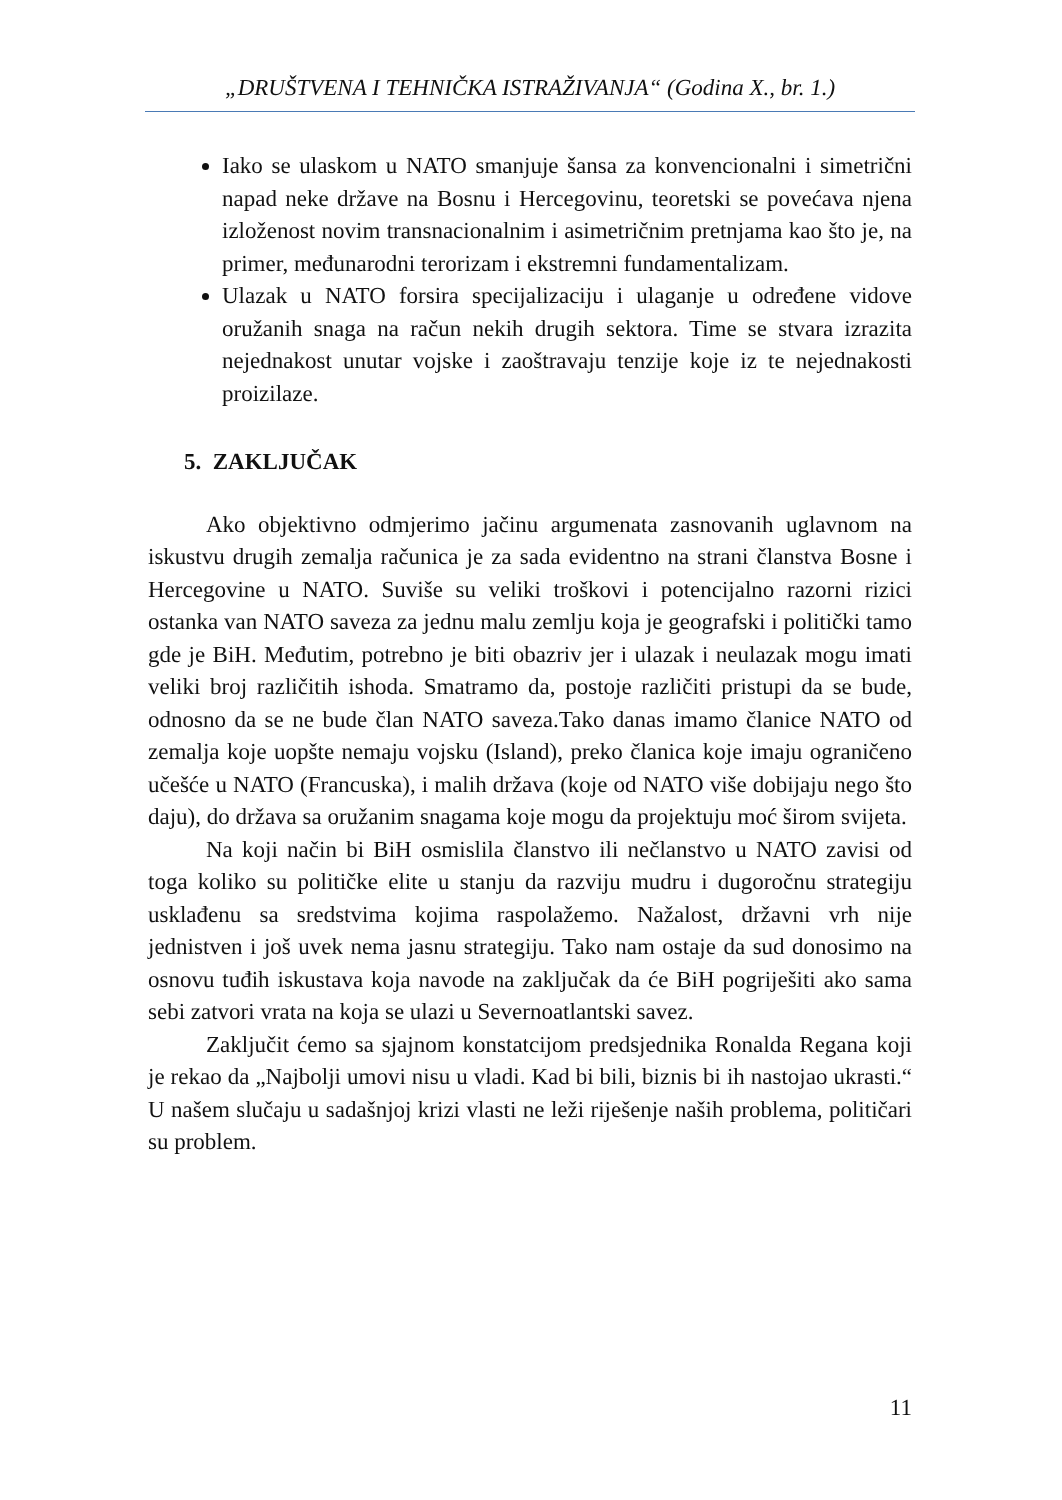„DRUŠTVENA I TEHNIČKA ISTRAŽIVANJA“ (Godina X., br. 1.)
Iako se ulaskom u NATO smanjuje šansa za konvencionalni i simetrični napad neke države na Bosnu i Hercegovinu, teoretski se povećava njena izloženost novim transnacionalnim i asimetričnim pretnjama kao što je, na primer, međunarodni terorizam i ekstremni fundamentalizam.
Ulazak u NATO forsira specijalizaciju i ulaganje u određene vidove oružanih snaga na račun nekih drugih sektora. Time se stvara izrazita nejednakost unutar vojske i zaoštravaju tenzije koje iz te nejednakosti proizilaze.
5. ZAKLJUČAK
Ako objektivno odmjerimo jačinu argumenata zasnovanih uglavnom na iskustvu drugih zemalja računica je za sada evidentno na strani članstva Bosne i Hercegovine u NATO. Suviše su veliki troškovi i potencijalno razorni rizici ostanka van NATO saveza za jednu malu zemlju koja je geografski i politički tamo gde je BiH. Međutim, potrebno je biti obazriv jer i ulazak i neulazak mogu imati veliki broj različitih ishoda. Smatramo da, postoje različiti pristupi da se bude, odnosno da se ne bude član NATO saveza.Tako danas imamo članice NATO od zemalja koje uopšte nemaju vojsku (Island), preko članica koje imaju ograničeno učešće u NATO (Francuska), i malih država (koje od NATO više dobijaju nego što daju), do država sa oružanim snagama koje mogu da projektuju moć širom svijeta.
Na koji način bi BiH osmislila članstvo ili nečlanstvo u NATO zavisi od toga koliko su političke elite u stanju da razviju mudru i dugoročnu strategiju usklađenu sa sredstvima kojima raspolažemo. Nažalost, državni vrh nije jednistven i još uvek nema jasnu strategiju. Tako nam ostaje da sud donosimo na osnovu tuđih iskustava koja navode na zaključak da će BiH pogriješiti ako sama sebi zatvori vrata na koja se ulazi u Severnoatlantski savez.
Zaključit ćemo sa sjajnom konstatcijom predsjednika Ronalda Regana koji je rekao da „Najbolji umovi nisu u vladi. Kad bi bili, biznis bi ih nastojao ukrasti.“ U našem slučaju u sadašnjoj krizi vlasti ne leži riješenje naših problema, političari su problem.
11